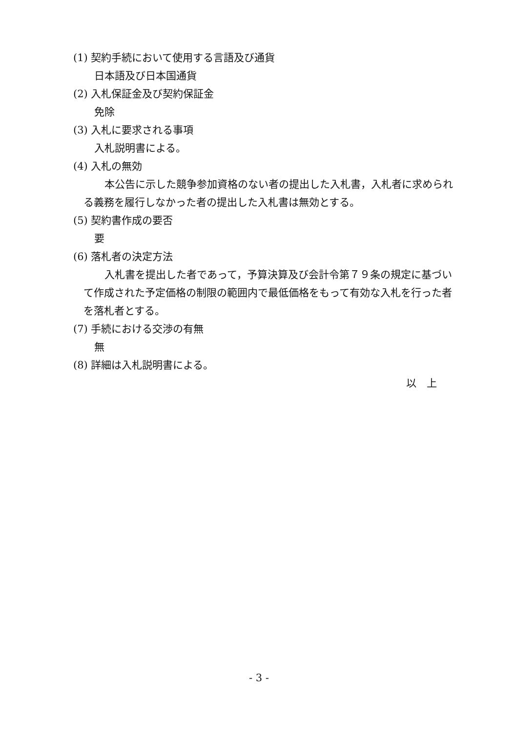(1) 契約手続において使用する言語及び通貨
日本語及び日本国通貨
(2) 入札保証金及び契約保証金
免除
(3) 入札に要求される事項
入札説明書による。
(4) 入札の無効
本公告に示した競争参加資格のない者の提出した入札書，入札者に求められる義務を履行しなかった者の提出した入札書は無効とする。
(5) 契約書作成の要否
要
(6) 落札者の決定方法
入札書を提出した者であって，予算決算及び会計令第７９条の規定に基づいて作成された予定価格の制限の範囲内で最低価格をもって有効な入札を行った者を落札者とする。
(7) 手続における交渉の有無
無
(8) 詳細は入札説明書による。
以　上
- 3 -